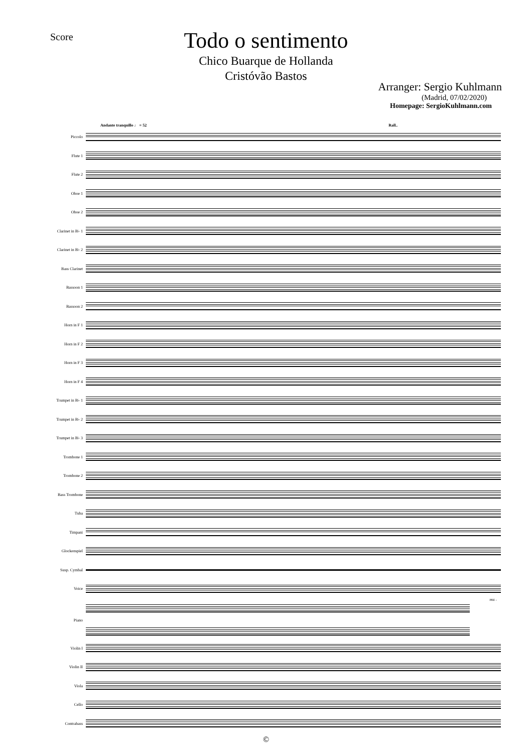Score
Todo o sentimento
Chico Buarque de Hollanda
Cristóvão Bastos
Arranger: Sergio Kuhlmann
(Madrid, 07/02/2020)
Homepage: SergioKuhlmann.com
Andante tranquillo ♩ = 52 Rall..
Piccolo
Flute 1
Flute 2
Oboe 1
Oboe 2
Clarinet in B♭ 1
Clarinet in B♭ 2
Bass Clarinet
Bassoon 1
Bassoon 2
Horn in F 1
Horn in F 2
Horn in F 3
Horn in F 4
Trumpet in B♭ 1
Trumpet in B♭ 2
Trumpet in B♭ 3
Trombone 1
Trombone 2
Bass Trombone
Tuba
Timpani
Glockenspiel
Susp. Cymbal
Voice
PRE -
Piano
Violin I
Violin II
Viola
Cello
Contrabass
©